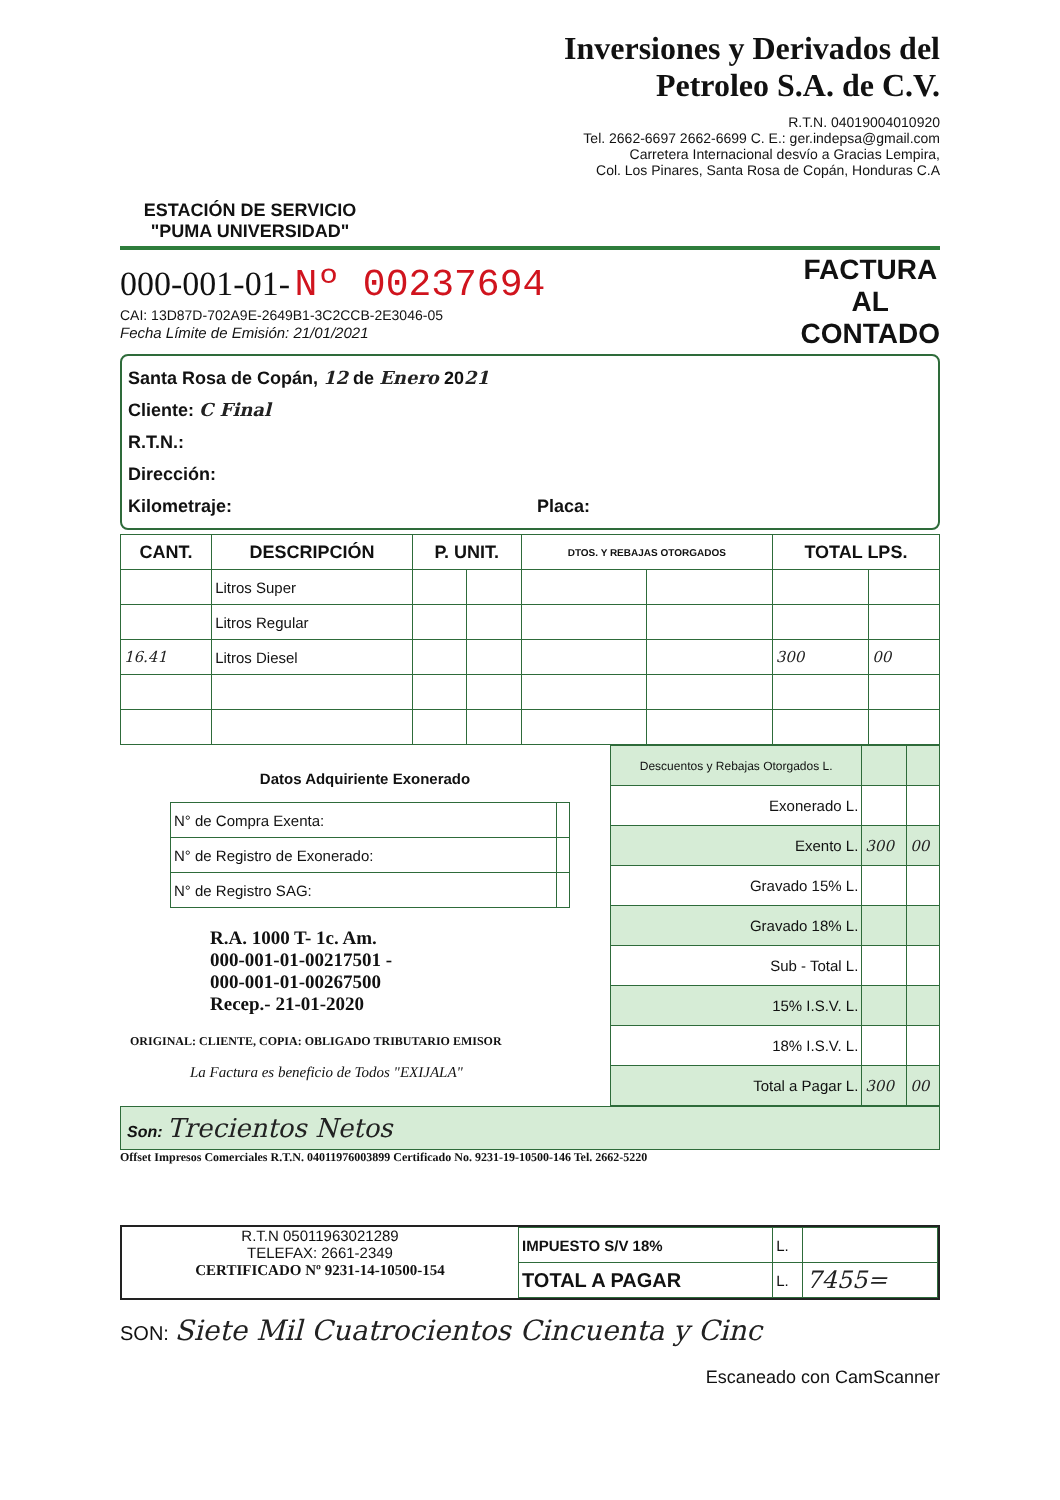ESTACIÓN DE SERVICIO
"PUMA UNIVERSIDAD"
Inversiones y Derivados del
Petroleo S.A. de C.V.
R.T.N. 04019004010920
Tel. 2662-6697 2662-6699 C. E.: ger.indepsa@gmail.com
Carretera Internacional desvío a Gracias Lempira,
Col. Los Pinares, Santa Rosa de Copán, Honduras C.A
000-001-01- Nº 00237694
CAI: 13D87D-702A9E-2649B1-3C2CCB-2E3046-05
Fecha Límite de Emisión: 21/01/2021
FACTURA
AL
CONTADO
Santa Rosa de Copán, 12 de Enero 2021
Cliente: C Final
R.T.N.:
Dirección:
Kilometraje: Placa:
| CANT. | DESCRIPCIÓN | P. UNIT. | | DTOS. Y REBAJAS OTORGADOS | | TOTAL LPS. | |
| --- | --- | --- | --- | --- | --- | --- | --- |
| | Litros Super | | | | | | |
| | Litros Regular | | | | | | |
| 16.41 | Litros Diesel | | | | | 300 | 00 |
Datos Adquiriente Exonerado
| N° de Compra Exenta: | |
| N° de Registro de Exonerado: | |
| N° de Registro SAG: | |
R.A. 1000 T- 1c. Am.
000-001-01-00217501 -
000-001-01-00267500
Recep.- 21-01-2020
ORIGINAL: CLIENTE, COPIA: OBLIGADO TRIBUTARIO EMISOR
La Factura es beneficio de Todos "EXIJALA"
| Descuentos y Rebajas Otorgados L. | | |
| Exonerado L. | | |
| Exento L. | 300 | 00 |
| Gravado 15% L. | | |
| Gravado 18% L. | | |
| Sub - Total L. | | |
| 15% I.S.V. L. | | |
| 18% I.S.V. L. | | |
| Total a Pagar L. | 300 | 00 |
Son: Trecientos Netos
Offset Impresos Comerciales R.T.N. 04011976003899 Certificado No. 9231-19-10500-146 Tel. 2662-5220
R.T.N 05011963021289
TELEFAX: 2661-2349
CERTIFICADO Nº 9231-14-10500-154
| IMPUESTO S/V 18% | L. | |
| TOTAL A PAGAR | L. | 7455= |
SON: Siete Mil Cuatrocientos Cincuenta y Cinc
Escaneado con CamScanner